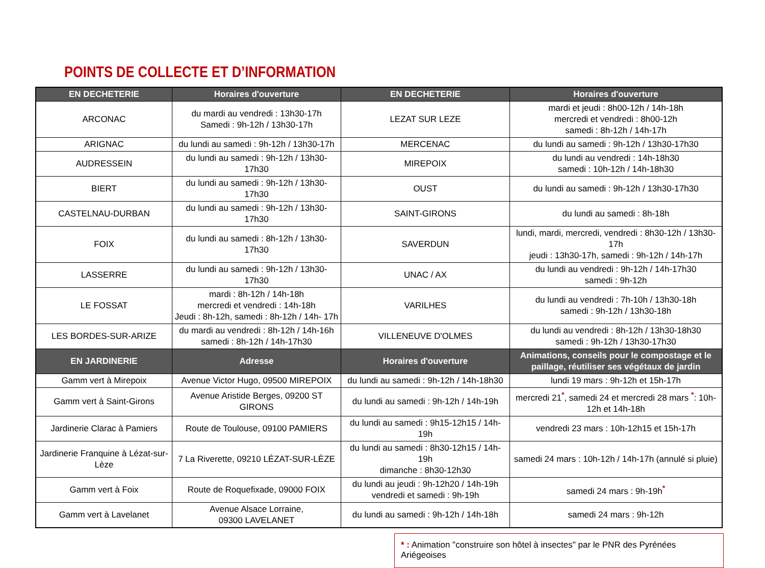POINTS DE COLLECTE ET D’INFORMATION
| EN DECHETERIE | Horaires d'ouverture | EN DECHETERIE | Horaires d'ouverture |
| --- | --- | --- | --- |
| ARCONAC | du mardi au vendredi : 13h30-17h Samedi : 9h-12h / 13h30-17h | LEZAT SUR LEZE | mardi et jeudi : 8h00-12h / 14h-18h mercredi et vendredi : 8h00-12h samedi : 8h-12h / 14h-17h |
| ARIGNAC | du lundi au samedi : 9h-12h / 13h30-17h | MERCENAC | du lundi au samedi : 9h-12h / 13h30-17h30 |
| AUDRESSEIN | du lundi au samedi : 9h-12h / 13h30-17h30 | MIREPOIX | du lundi au vendredi : 14h-18h30 samedi : 10h-12h / 14h-18h30 |
| BIERT | du lundi au samedi : 9h-12h / 13h30-17h30 | OUST | du lundi au samedi : 9h-12h / 13h30-17h30 |
| CASTELNAU-DURBAN | du lundi au samedi : 9h-12h / 13h30-17h30 | SAINT-GIRONS | du lundi au samedi : 8h-18h |
| FOIX | du lundi au samedi : 8h-12h / 13h30-17h30 | SAVERDUN | lundi, mardi, mercredi, vendredi : 8h30-12h / 13h30-17h jeudi : 13h30-17h, samedi : 9h-12h / 14h-17h |
| LASSERRE | du lundi au samedi : 9h-12h / 13h30-17h30 | UNAC / AX | du lundi au vendredi : 9h-12h / 14h-17h30 samedi : 9h-12h |
| LE FOSSAT | mardi : 8h-12h / 14h-18h mercredi et vendredi : 14h-18h Jeudi : 8h-12h, samedi : 8h-12h / 14h- 17h | VARILHES | du lundi au vendredi : 7h-10h / 13h30-18h samedi : 9h-12h / 13h30-18h |
| LES BORDES-SUR-ARIZE | du mardi au vendredi : 8h-12h / 14h-16h samedi : 8h-12h / 14h-17h30 | VILLENEUVE D'OLMES | du lundi au vendredi : 8h-12h / 13h30-18h30 samedi : 9h-12h / 13h30-17h30 |
| EN JARDINERIE | Adresse | Horaires d'ouverture | Animations, conseils pour le compostage et le paillage, réutiliser ses végétaux de jardin |
| Gamm vert à Mirepoix | Avenue Victor Hugo, 09500 MIREPOIX | du lundi au samedi : 9h-12h / 14h-18h30 | lundi 19 mars : 9h-12h et 15h-17h |
| Gamm vert à Saint-Girons | Avenue Aristide Berges, 09200 ST GIRONS | du lundi au samedi : 9h-12h / 14h-19h | mercredi 21<sup>*</sup>, samedi 24 et mercredi 28 mars <sup>*</sup>: 10h-12h et 14h-18h |
| Jardinerie Clarac à Pamiers | Route de Toulouse, 09100 PAMIERS | du lundi au samedi : 9h15-12h15 / 14h-19h | vendredi 23 mars : 10h-12h15 et 15h-17h |
| Jardinerie Franquine à Lézat-sur-Lèze | 7 La Riverette, 09210 LÉZAT-SUR-LÈZE | du lundi au samedi : 8h30-12h15 / 14h-19h dimanche : 8h30-12h30 | samedi 24 mars : 10h-12h / 14h-17h (annulé si pluie) |
| Gamm vert à Foix | Route de Roquefixade, 09000 FOIX | du lundi au jeudi : 9h-12h20 / 14h-19h vendredi et samedi : 9h-19h | samedi 24 mars : 9h-19h<sup>*</sup> |
| Gamm vert à Lavelanet | Avenue Alsace Lorraine, 09300 LAVELANET | du lundi au samedi : 9h-12h / 14h-18h | samedi 24 mars : 9h-12h |
* : Animation "construire son hôtel à insectes" par le PNR des Pyrénées Ariégeoises